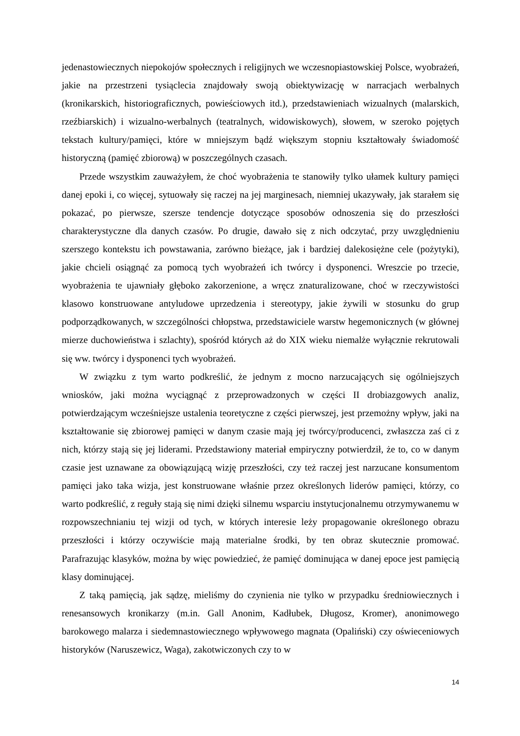jedenastowiecznych niepokojów społecznych i religijnych we wczesnopiastowskiej Polsce, wyobrażeń, jakie na przestrzeni tysiąclecia znajdowały swoją obiektywizację w narracjach werbalnych (kronikarskich, historiograficznych, powieściowych itd.), przedstawieniach wizualnych (malarskich, rzeźbiarskich) i wizualno-werbalnych (teatralnych, widowiskowych), słowem, w szeroko pojętych tekstach kultury/pamięci, które w mniejszym bądź większym stopniu kształtowały świadomość historyczną (pamięć zbiorową) w poszczególnych czasach.
Przede wszystkim zauważyłem, że choć wyobrażenia te stanowiły tylko ułamek kultury pamięci danej epoki i, co więcej, sytuowały się raczej na jej marginesach, niemniej ukazywały, jak starałem się pokazać, po pierwsze, szersze tendencje dotyczące sposobów odnoszenia się do przeszłości charakterystyczne dla danych czasów. Po drugie, dawało się z nich odczytać, przy uwzględnieniu szerszego kontekstu ich powstawania, zarówno bieżące, jak i bardziej dalekosiężne cele (pożytyki), jakie chcieli osiągnąć za pomocą tych wyobrażeń ich twórcy i dysponenci. Wreszcie po trzecie, wyobrażenia te ujawniały głęboko zakorzenione, a wręcz znaturalizowane, choć w rzeczywistości klasowo konstruowane antyludowe uprzedzenia i stereotypy, jakie żywili w stosunku do grup podporządkowanych, w szczególności chłopstwa, przedstawiciele warstw hegemonicznych (w głównej mierze duchowieństwa i szlachty), spośród których aż do XIX wieku niemalże wyłącznie rekrutowali się ww. twórcy i dysponenci tych wyobrażeń.
W związku z tym warto podkreślić, że jednym z mocno narzucających się ogólniejszych wniosków, jaki można wyciągnąć z przeprowadzonych w części II drobiazgowych analiz, potwierdzającym wcześniejsze ustalenia teoretyczne z części pierwszej, jest przemożny wpływ, jaki na kształtowanie się zbiorowej pamięci w danym czasie mają jej twórcy/producenci, zwłaszcza zaś ci z nich, którzy stają się jej liderami. Przedstawiony materiał empiryczny potwierdził, że to, co w danym czasie jest uznawane za obowiązującą wizję przeszłości, czy też raczej jest narzucane konsumentom pamięci jako taka wizja, jest konstruowane właśnie przez określonych liderów pamięci, którzy, co warto podkreślić, z reguły stają się nimi dzięki silnemu wsparciu instytucjonalnemu otrzymywanemu w rozpowszechnianiu tej wizji od tych, w których interesie leży propagowanie określonego obrazu przeszłości i którzy oczywiście mają materialne środki, by ten obraz skutecznie promować. Parafrazując klasyków, można by więc powiedzieć, że pamięć dominująca w danej epoce jest pamięcią klasy dominującej.
Z taką pamięcią, jak sądzę, mieliśmy do czynienia nie tylko w przypadku średniowiecznych i renesansowych kronikarzy (m.in. Gall Anonim, Kadłubek, Długosz, Kromer), anonimowego barokowego malarza i siedemnastowiecznego wpływowego magnata (Opaliński) czy oświeceniowych historyków (Naruszewicz, Waga), zakotwiczonych czy to w
14